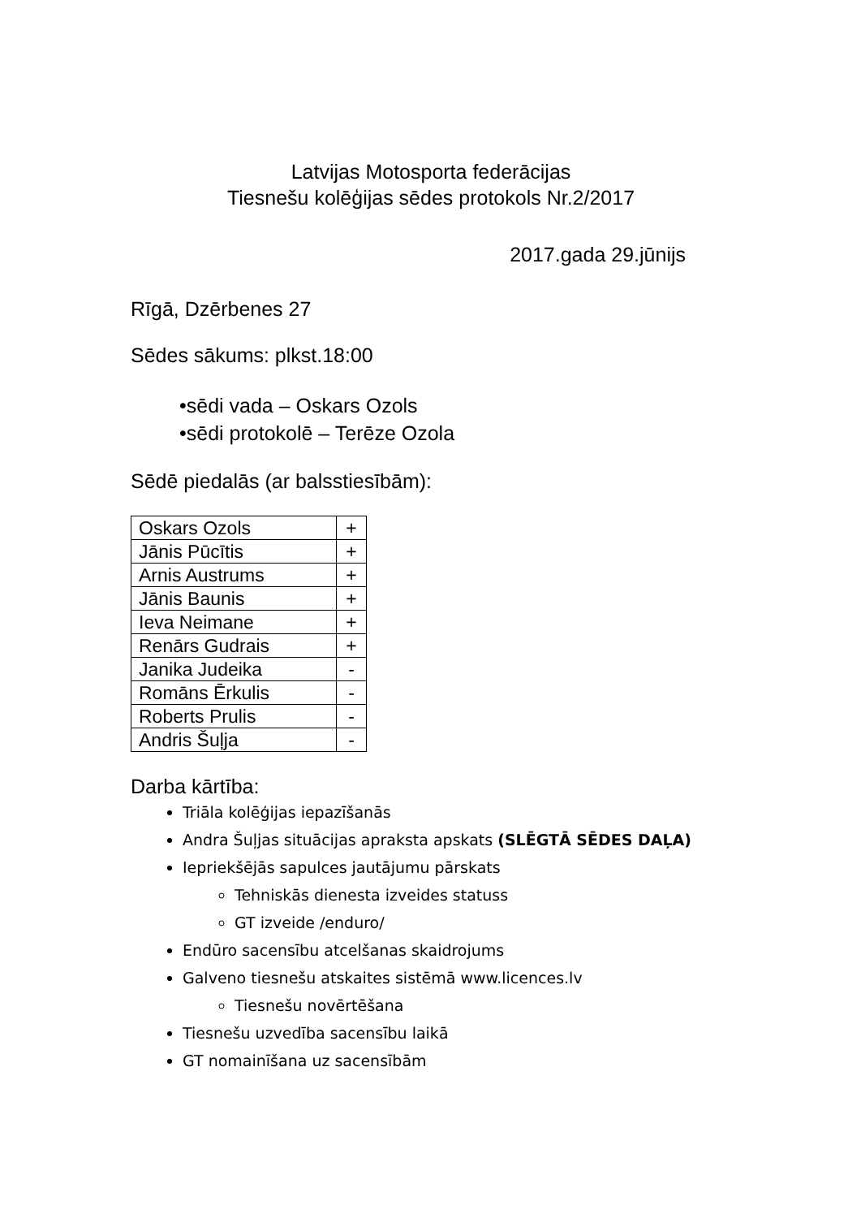Latvijas Motosporta federācijas
Tiesnešu kolēģijas sēdes protokols Nr.2/2017
2017.gada 29.jūnijs
Rīgā, Dzērbenes 27
Sēdes sākums: plkst.18:00
•sēdi vada – Oskars Ozols
•sēdi protokolē – Terēze Ozola
Sēdē piedalās (ar balsstiesībām):
| Oskars Ozols | + |
| Jānis Pūcītis | + |
| Arnis Austrums | + |
| Jānis Baunis | + |
| Ieva Neimane | + |
| Renārs Gudrais | + |
| Janika Judeika | - |
| Romāns Ērkulis | - |
| Roberts Prulis | - |
| Andris Šuļja | - |
Darba kārtība:
Triāla kolēģijas iepazīšanās
Andra Šuļjas situācijas apraksta apskats (SLĒGTĀ SĒDES DAĻA)
Iepriekšējās sapulces jautājumu pārskats
Tehniskās dienesta izveides statuss
GT izveide /enduro/
Endūro sacensību atcelšanas skaidrojums
Galveno tiesnešu atskaites sistēmā www.licences.lv
Tiesnešu novērtēšana
Tiesnešu uzvedība sacensību laikā
GT nomainīšana uz sacensībām